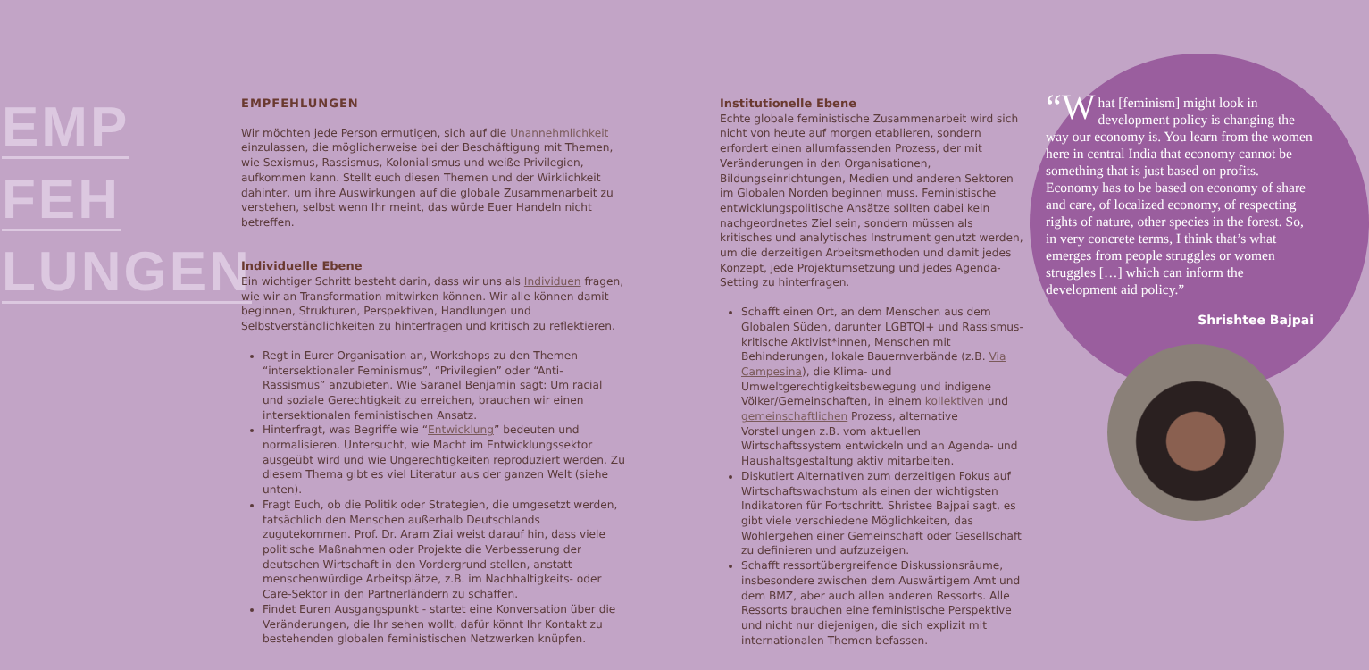EMP
FEH
LUNGEN
EMPFEHLUNGEN
Wir möchten jede Person ermutigen, sich auf die Unannehmlichkeit einzulassen, die möglicherweise bei der Beschäftigung mit Themen, wie Sexismus, Rassismus, Kolonialismus und weiße Privilegien, aufkommen kann. Stellt euch diesen Themen und der Wirklichkeit dahinter, um ihre Auswirkungen auf die globale Zusammenarbeit zu verstehen, selbst wenn Ihr meint, das würde Euer Handeln nicht betreffen.
Individuelle Ebene
Ein wichtiger Schritt besteht darin, dass wir uns als Individuen fragen, wie wir an Transformation mitwirken können. Wir alle können damit beginnen, Strukturen, Perspektiven, Handlungen und Selbstverständlichkeiten zu hinterfragen und kritisch zu reflektieren.
Regt in Eurer Organisation an, Workshops zu den Themen “intersektionaler Feminismus”, “Privilegien” oder “Anti-Rassismus” anzubieten. Wie Saranel Benjamin sagt: Um racial und soziale Gerechtigkeit zu erreichen, brauchen wir einen intersektionalen feministischen Ansatz.
Hinterfragt, was Begriffe wie “Entwicklung” bedeuten und normalisieren. Untersucht, wie Macht im Entwicklungssektor ausgeübt wird und wie Ungerechtigkeiten reproduziert werden. Zu diesem Thema gibt es viel Literatur aus der ganzen Welt (siehe unten).
Fragt Euch, ob die Politik oder Strategien, die umgesetzt werden, tatsächlich den Menschen außerhalb Deutschlands zugutekommen. Prof. Dr. Aram Ziai weist darauf hin, dass viele politische Maßnahmen oder Projekte die Verbesserung der deutschen Wirtschaft in den Vordergrund stellen, anstatt menschenwürdige Arbeitsplätze, z.B. im Nachhaltigkeits- oder Care-Sektor in den Partnerländern zu schaffen.
Findet Euren Ausgangspunkt - startet eine Konversation über die Veränderungen, die Ihr sehen wollt, dafür könnt Ihr Kontakt zu bestehenden globalen feministischen Netzwerken knüpfen.
Institutionelle Ebene
Echte globale feministische Zusammenarbeit wird sich nicht von heute auf morgen etablieren, sondern erfordert einen allumfassenden Prozess, der mit Veränderungen in den Organisationen, Bildungseinrichtungen, Medien und anderen Sektoren im Globalen Norden beginnen muss. Feministische entwicklungspolitische Ansätze sollten dabei kein nachgeordnetes Ziel sein, sondern müssen als kritisches und analytisches Instrument genutzt werden, um die derzeitigen Arbeitsmethoden und damit jedes Konzept, jede Projektumsetzung und jedes Agenda-Setting zu hinterfragen.
Schafft einen Ort, an dem Menschen aus dem Globalen Süden, darunter LGBTQI+ und Rassismus-kritische Aktivist*innen, Menschen mit Behinderungen, lokale Bauernverbände (z.B. Via Campesina), die Klima- und Umweltgerechtigkeitsbewegung und indigene Völker/Gemeinschaften, in einem kollektiven und gemeinschaftlichen Prozess, alternative Vorstellungen z.B. vom aktuellen Wirtschaftssystem entwickeln und an Agenda- und Haushaltsgestaltung aktiv mitarbeiten.
Diskutiert Alternativen zum derzeitigen Fokus auf Wirtschaftswachstum als einen der wichtigsten Indikatoren für Fortschritt. Shristee Bajpai sagt, es gibt viele verschiedene Möglichkeiten, das Wohlergehen einer Gemeinschaft oder Gesellschaft zu definieren und aufzuzeigen.
Schafft ressortübergreifende Diskussionsräume, insbesondere zwischen dem Auswärtigem Amt und dem BMZ, aber auch allen anderen Ressorts. Alle Ressorts brauchen eine feministische Perspektive und nicht nur diejenigen, die sich explizit mit internationalen Themen befassen.
“W hat [feminism] might look in development policy is changing the way our economy is. You learn from the women here in central India that economy cannot be something that is just based on profits. Economy has to be based on economy of share and care, of localized economy, of respecting rights of nature, other species in the forest. So, in very concrete terms, I think that’s what emerges from people struggles or women struggles […] which can inform the development aid policy.”
Shrishtee Bajpai